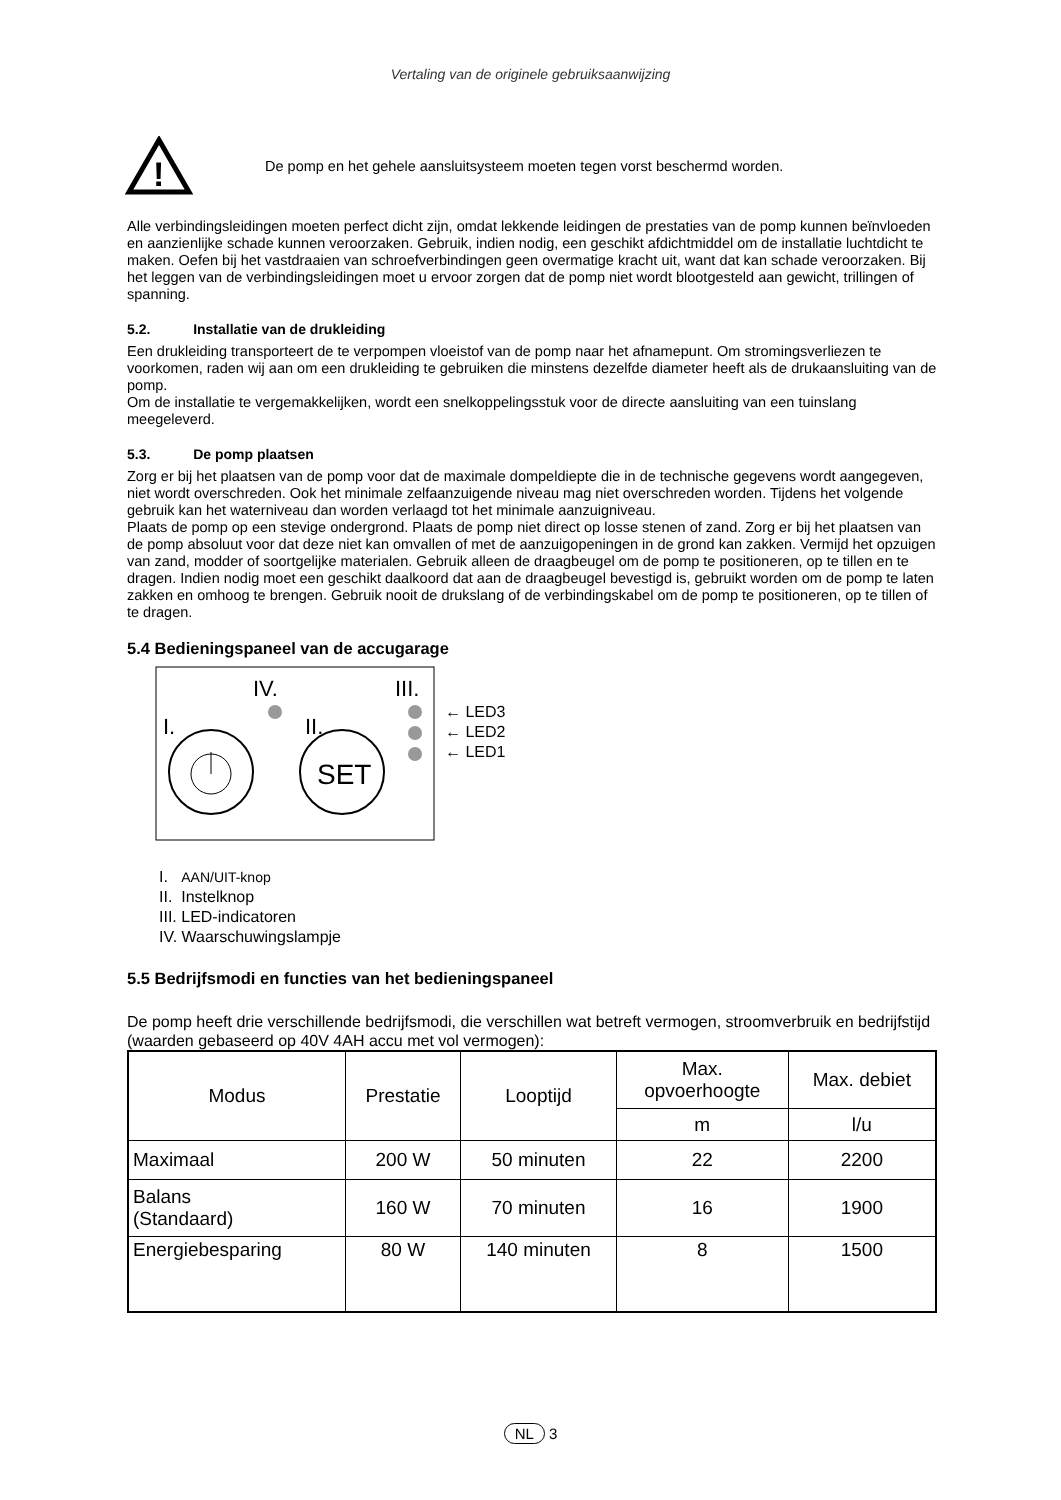Vertaling van de originele gebruiksaanwijzing
!
De pomp en het gehele aansluitsysteem moeten tegen vorst beschermd worden.
Alle verbindingsleidingen moeten perfect dicht zijn, omdat lekkende leidingen de prestaties van de pomp kunnen beïnvloeden en aanzienlijke schade kunnen veroorzaken. Gebruik, indien nodig, een geschikt afdichtmiddel om de installatie luchtdicht te maken. Oefen bij het vastdraaien van schroefverbindingen geen overmatige kracht uit, want dat kan schade veroorzaken. Bij het leggen van de verbindingsleidingen moet u ervoor zorgen dat de pomp niet wordt blootgesteld aan gewicht, trillingen of spanning.
5.2. Installatie van de drukleiding
Een drukleiding transporteert de te verpompen vloeistof van de pomp naar het afnamepunt. Om stromingsverliezen te voorkomen, raden wij aan om een drukleiding te gebruiken die minstens dezelfde diameter heeft als de drukaansluiting van de pomp.
Om de installatie te vergemakkelijken, wordt een snelkoppelingsstuk voor de directe aansluiting van een tuinslang meegeleverd.
5.3. De pomp plaatsen
Zorg er bij het plaatsen van de pomp voor dat de maximale dompeldiepte die in de technische gegevens wordt aangegeven, niet wordt overschreden. Ook het minimale zelfaanzuigende niveau mag niet overschreden worden. Tijdens het volgende gebruik kan het waterniveau dan worden verlaagd tot het minimale aanzuigniveau.
Plaats de pomp op een stevige ondergrond. Plaats de pomp niet direct op losse stenen of zand. Zorg er bij het plaatsen van de pomp absoluut voor dat deze niet kan omvallen of met de aanzuigopeningen in de grond kan zakken. Vermijd het opzuigen van zand, modder of soortgelijke materialen. Gebruik alleen de draagbeugel om de pomp te positioneren, op te tillen en te dragen. Indien nodig moet een geschikt daalkoord dat aan de draagbeugel bevestigd is, gebruikt worden om de pomp te laten zakken en omhoog te brengen. Gebruik nooit de drukslang of de verbindingskabel om de pomp te positioneren, op te tillen of te dragen.
5.4 Bedieningspaneel van de accugarage
IV.
III.
I.
II.
SET
← LED3
← LED2
← LED1
I. AAN/UIT-knop
II. Instelknop
III. LED-indicatoren
IV. Waarschuwingslampje
5.5 Bedrijfsmodi en functies van het bedieningspaneel
De pomp heeft drie verschillende bedrijfsmodi, die verschillen wat betreft vermogen, stroomverbruik en bedrijfstijd (waarden gebaseerd op 40V 4AH accu met vol vermogen):
| Modus | Prestatie | Looptijd | Max. opvoerhoogte | Max. debiet |
| | | | m | l/u |
| Maximaal | 200 W | 50 minuten | 22 | 2200 |
| Balans (Standaard) | 160 W | 70 minuten | 16 | 1900 |
| Energiebesparing | 80 W | 140 minuten | 8 | 1500 |
NL 3